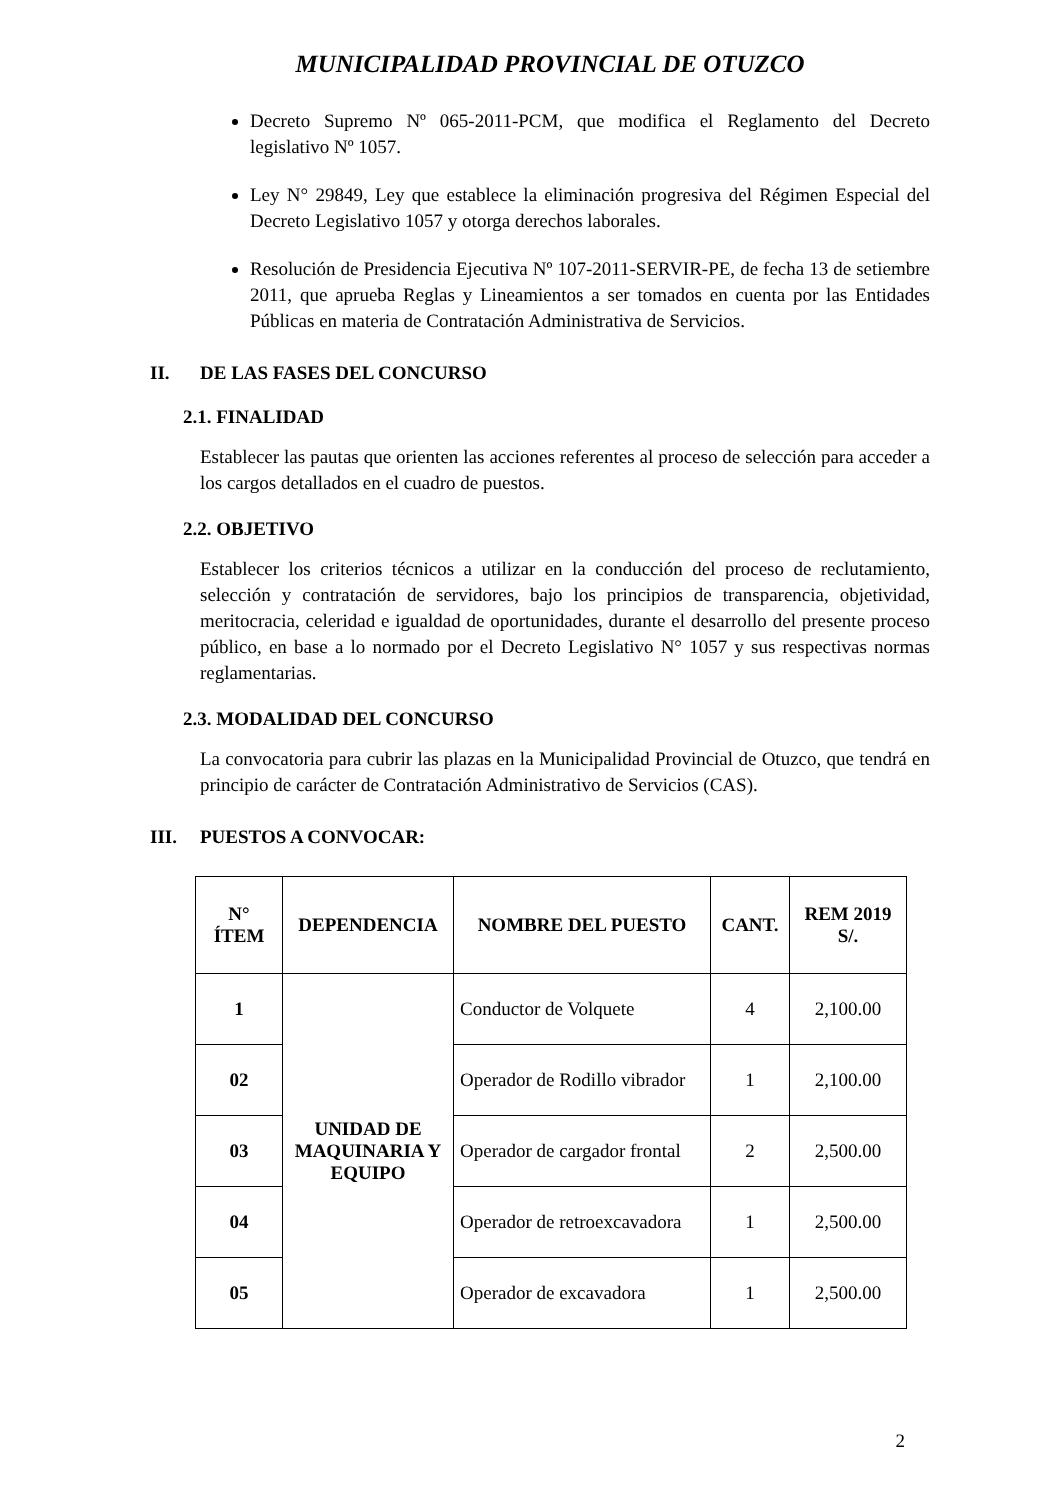MUNICIPALIDAD PROVINCIAL DE OTUZCO
Decreto Supremo Nº 065-2011-PCM, que modifica el Reglamento del Decreto legislativo Nº 1057.
Ley N° 29849, Ley que establece la eliminación progresiva del Régimen Especial del Decreto Legislativo 1057 y otorga derechos laborales.
Resolución de Presidencia Ejecutiva Nº 107-2011-SERVIR-PE, de fecha 13 de setiembre 2011, que aprueba Reglas y Lineamientos a ser tomados en cuenta por las Entidades Públicas en materia de Contratación Administrativa de Servicios.
II. DE LAS FASES DEL CONCURSO
2.1. FINALIDAD
Establecer las pautas que orienten las acciones referentes al proceso de selección para acceder a los cargos detallados en el cuadro de puestos.
2.2. OBJETIVO
Establecer los criterios técnicos a utilizar en la conducción del proceso de reclutamiento, selección y contratación de servidores, bajo los principios de transparencia, objetividad, meritocracia, celeridad e igualdad de oportunidades, durante el desarrollo del presente proceso público, en base a lo normado por el Decreto Legislativo N° 1057 y sus respectivas normas reglamentarias.
2.3. MODALIDAD DEL CONCURSO
La convocatoria para cubrir las plazas en la Municipalidad Provincial de Otuzco, que tendrá en principio de carácter de Contratación Administrativo de Servicios (CAS).
III. PUESTOS A CONVOCAR:
| N° ÍTEM | DEPENDENCIA | NOMBRE DEL PUESTO | CANT. | REM 2019 S/. |
| --- | --- | --- | --- | --- |
| 1 | UNIDAD DE MAQUINARIA Y EQUIPO | Conductor de Volquete | 4 | 2,100.00 |
| 02 | | Operador de Rodillo vibrador | 1 | 2,100.00 |
| 03 | | Operador de cargador frontal | 2 | 2,500.00 |
| 04 | | Operador de retroexcavadora | 1 | 2,500.00 |
| 05 | | Operador de excavadora | 1 | 2,500.00 |
2